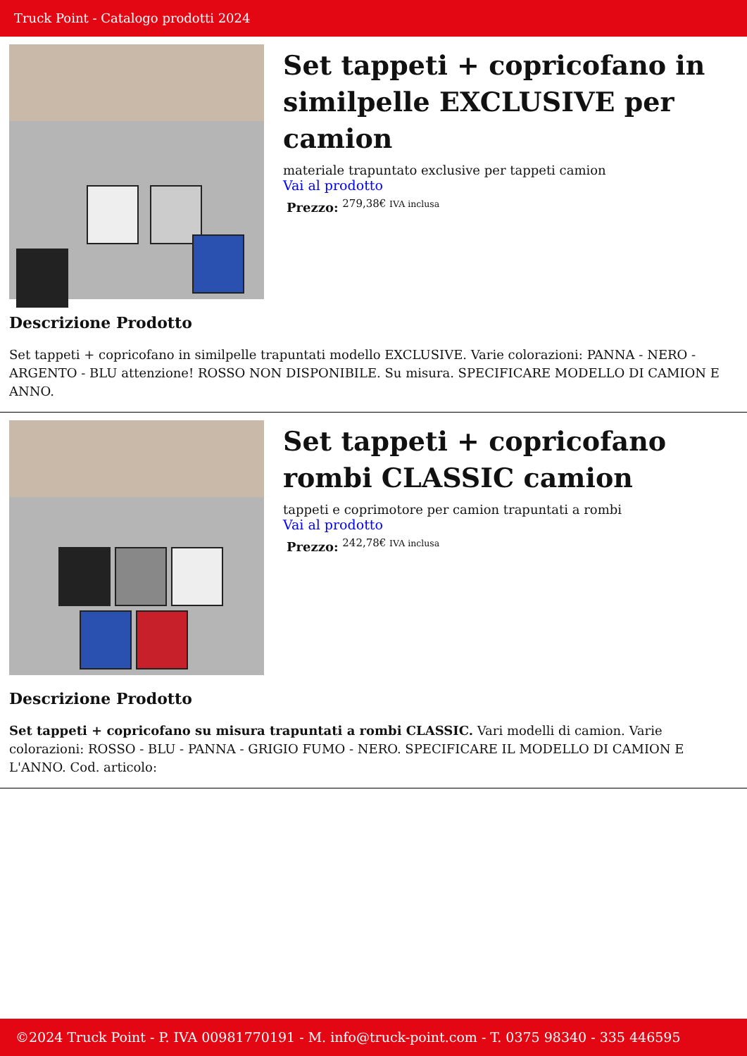Truck Point - Catalogo prodotti 2024
Set tappeti + copricofano in similpelle EXCLUSIVE per camion
materiale trapuntato exclusive per tappeti camion
Vai al prodotto
Prezzo: <sup>279,38€ IVA inclusa</sup>
Descrizione Prodotto
Set tappeti + copricofano in similpelle trapuntati modello EXCLUSIVE. Varie colorazioni: PANNA - NERO - ARGENTO - BLU attenzione! ROSSO NON DISPONIBILE. Su misura. SPECIFICARE MODELLO DI CAMION E ANNO.
Set tappeti + copricofano rombi CLASSIC camion
tappeti e coprimotore per camion trapuntati a rombi
Vai al prodotto
Prezzo: <sup>242,78€ IVA inclusa</sup>
Descrizione Prodotto
Set tappeti + copricofano su misura trapuntati a rombi CLASSIC. Vari modelli di camion. Varie colorazioni: ROSSO - BLU - PANNA - GRIGIO FUMO - NERO. SPECIFICARE IL MODELLO DI CAMION E L'ANNO. Cod. articolo:
©2024 Truck Point - P. IVA 00981770191 - M. info@truck-point.com - T. 0375 98340 - 335 446595